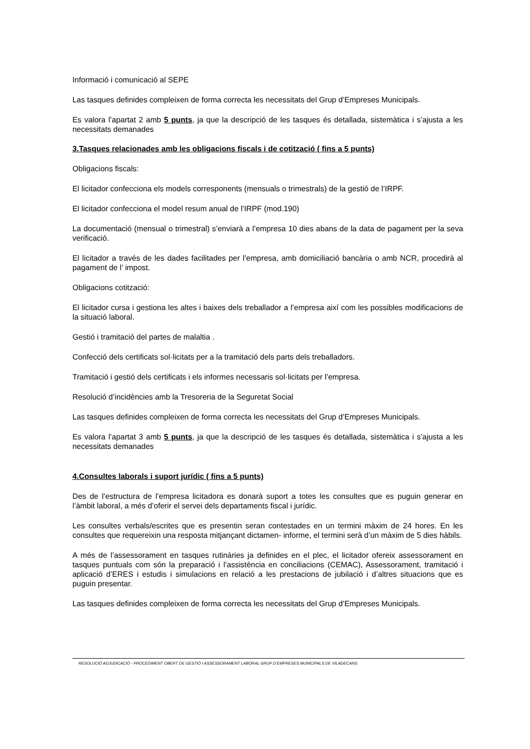Informació i comunicació al SEPE
Las tasques definides compleixen de forma correcta les necessitats del Grup d’Empreses Municipals.
Es valora l’apartat 2 amb 5 punts, ja que la descripció de les tasques és detallada, sistemàtica i s’ajusta a les necessitats demanades
3.Tasques relacionades amb les obligacions fiscals i de cotització ( fins a 5 punts)
Obligacions fiscals:
El licitador confecciona els models corresponents (mensuals o trimestrals) de la gestió de l’IRPF.
El licitador confecciona el model resum anual de l’IRPF (mod.190)
La documentació (mensual o trimestral) s’enviarà a l’empresa 10 dies abans de la data de pagament per la seva verificació.
El licitador a través de les dades facilitades per l’empresa, amb domiciliació bancària o amb NCR, procedirà al pagament de l’ impost.
Obligacions cotització:
El licitador cursa i gestiona les altes i baixes dels treballador a l’empresa així com les possibles modificacions de la situació laboral.
Gestió i tramitació del partes de malaltia .
Confecció dels certificats sol·licitats per a la tramitació dels parts dels treballadors.
Tramitació i gestió dels certificats i els informes necessaris sol·licitats per l’empresa.
Resolució d’incidències amb la Tresoreria de la Seguretat Social
Las tasques definides compleixen de forma correcta les necessitats del Grup d’Empreses Municipals.
Es valora l’apartat 3 amb 5 punts, ja que la descripció de les tasques és detallada, sistemàtica i s’ajusta a les necessitats demanades
4.Consultes laborals i suport jurídic ( fins a 5 punts)
Des de l’estructura de l’empresa licitadora es donarà suport a totes les consultes que es puguin generar en l’àmbit laboral, a més d’oferir el servei dels departaments fiscal i jurídic.
Les consultes verbals/escrites que es presentin seran contestades en un termini màxim de 24 hores. En les consultes que requereixin una resposta mitjançant dictamen- informe, el termini serà d’un màxim de 5 dies hàbils.
A més de l’assessorament en tasques rutinàries ja definides en el plec, el licitador ofereix assessorament en tasques puntuals com són la preparació i l’assistència en conciliacions (CEMAC), Assessorament, tramitació i aplicació d’ERES i estudis i simulacions en relació a les prestacions de jubilació i d’altres situacions que es puguin presentar.
Las tasques definides compleixen de forma correcta les necessitats del Grup d’Empreses Municipals.
RESOLUCIÓ ADJUDICACIÓ - PROCEDIMENT OBERT DE GESTIÓ I ASSESSORAMENT LABORAL GRUP D’EMPRESES MUNICIPALS DE VILADECANS